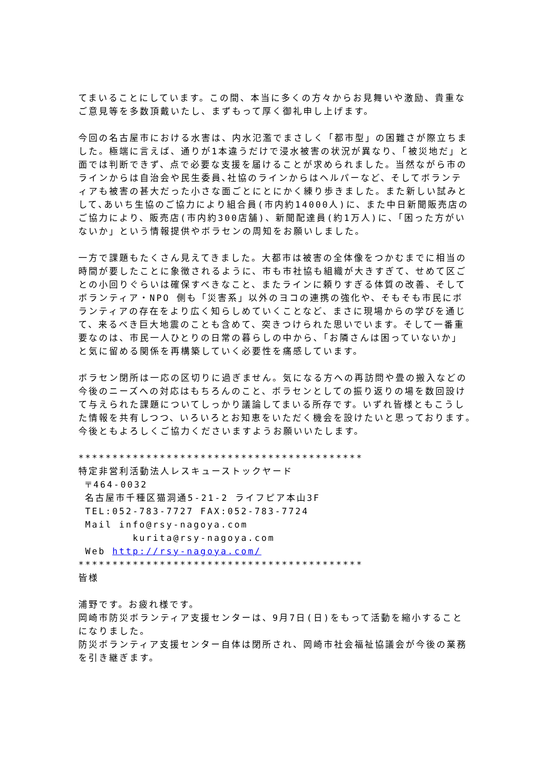てまいることにしています。この間、本当に多くの方々からお見舞いや激励、貴重なご意見等を多数頂戴いたし、まずもって厚く御礼申し上げます。
今回の名古屋市における水害は、内水氾濫でまさしく「都市型」の困難さが際立ちました。極端に言えば、通りが1本違うだけで浸水被害の状況が異なり、「被災地だ」と面では判断できず、点で必要な支援を届けることが求められました。当然ながら市のラインからは自治会や民生委員､社協のラインからはヘルパーなど、そしてボランティアも被害の甚大だった小さな面ごとにとにかく練り歩きました。また新しい試みとして､あいち生協のご協力により組合員(市内約14000人)に、また中日新聞販売店のご協力により、販売店(市内約300店舗)、新聞配達員(約1万人)に､「困った方がいないか」という情報提供やボラセンの周知をお願いしました。
一方で課題もたくさん見えてきました。大都市は被害の全体像をつかむまでに相当の時間が要したことに象徴されるように、市も市社協も組織が大きすぎて、せめて区ごとの小回りぐらいは確保すべきなこと、またラインに頼りすぎる体質の改善、そしてボランティア・NPO 側も「災害系」以外のヨコの連携の強化や、そもそも市民にボランティアの存在をより広く知らしめていくことなど、まさに現場からの学びを通じて、来るべき巨大地震のことも含めて、突きつけられた思いでいます。そして一番重要なのは、市民一人ひとりの日常の暮らしの中から､「お隣さんは困っていないか」と気に留める関係を再構築していく必要性を痛感しています。
ボラセン閉所は一応の区切りに過ぎません。気になる方への再訪問や畳の搬入などの今後のニーズへの対応はもちろんのこと、ボラセンとしての振り返りの場を数回設けて与えられた課題についてしっかり議論してまいる所存です。いずれ皆様ともこうした情報を共有しつつ、いろいろとお知恵をいただく機会を設けたいと思っております｡今後ともよろしくご協力くださいますようお願いいたします。
******************************************
特定非営利活動法人レスキューストックヤード
〒464-0032
名古屋市千種区猫洞通5-21-2 ライフピア本山3F
TEL:052-783-7727 FAX:052-783-7724
Mail info@rsy-nagoya.com
kurita@rsy-nagoya.com
Web http://rsy-nagoya.com/
******************************************
皆様
浦野です。お疲れ様です。
岡崎市防災ボランティア支援センターは、9月7日(日)をもって活動を縮小することになりました。
防災ボランティア支援センター自体は閉所され、岡崎市社会福祉協議会が今後の業務を引き継ぎます。